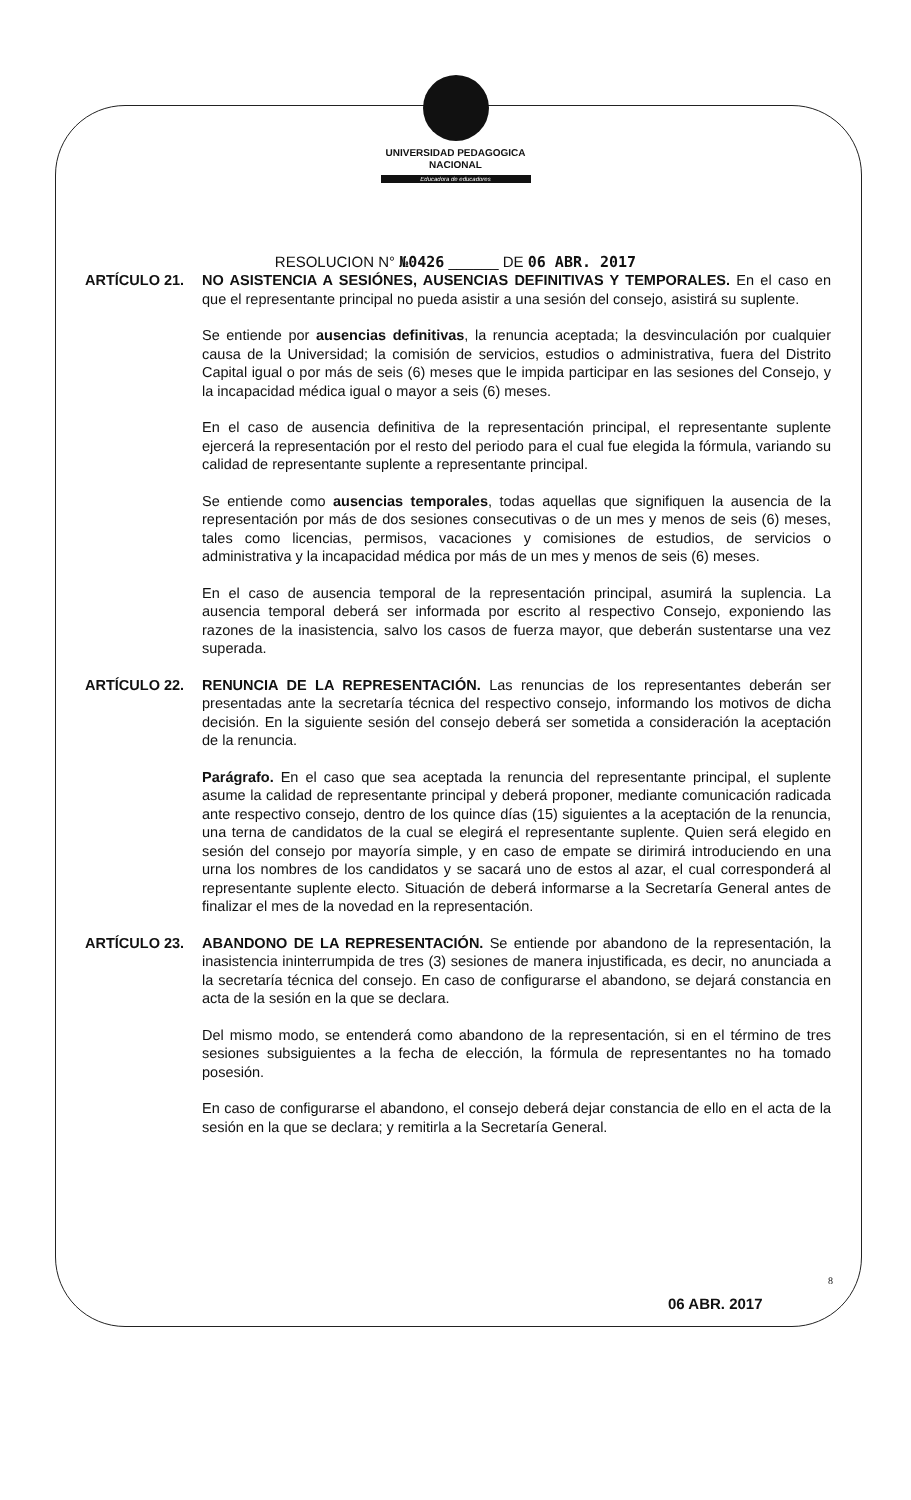UNIVERSIDAD PEDAGOGICA
NACIONAL
Educadora de educadores
RESOLUCION N° №0426 ______ DE 06 ABR. 2017
ARTÍCULO 21. NO ASISTENCIA A SESIÓNES, AUSENCIAS DEFINITIVAS Y TEMPORALES. En el caso en que el representante principal no pueda asistir a una sesión del consejo, asistirá su suplente.
Se entiende por ausencias definitivas, la renuncia aceptada; la desvinculación por cualquier causa de la Universidad; la comisión de servicios, estudios o administrativa, fuera del Distrito Capital igual o por más de seis (6) meses que le impida participar en las sesiones del Consejo, y la incapacidad médica igual o mayor a seis (6) meses.
En el caso de ausencia definitiva de la representación principal, el representante suplente ejercerá la representación por el resto del periodo para el cual fue elegida la fórmula, variando su calidad de representante suplente a representante principal.
Se entiende como ausencias temporales, todas aquellas que signifiquen la ausencia de la representación por más de dos sesiones consecutivas o de un mes y menos de seis (6) meses, tales como licencias, permisos, vacaciones y comisiones de estudios, de servicios o administrativa y la incapacidad médica por más de un mes y menos de seis (6) meses.
En el caso de ausencia temporal de la representación principal, asumirá la suplencia. La ausencia temporal deberá ser informada por escrito al respectivo Consejo, exponiendo las razones de la inasistencia, salvo los casos de fuerza mayor, que deberán sustentarse una vez superada.
ARTÍCULO 22. RENUNCIA DE LA REPRESENTACIÓN. Las renuncias de los representantes deberán ser presentadas ante la secretaría técnica del respectivo consejo, informando los motivos de dicha decisión. En la siguiente sesión del consejo deberá ser sometida a consideración la aceptación de la renuncia.
Parágrafo. En el caso que sea aceptada la renuncia del representante principal, el suplente asume la calidad de representante principal y deberá proponer, mediante comunicación radicada ante respectivo consejo, dentro de los quince días (15) siguientes a la aceptación de la renuncia, una terna de candidatos de la cual se elegirá el representante suplente. Quien será elegido en sesión del consejo por mayoría simple, y en caso de empate se dirimirá introduciendo en una urna los nombres de los candidatos y se sacará uno de estos al azar, el cual corresponderá al representante suplente electo. Situación de deberá informarse a la Secretaría General antes de finalizar el mes de la novedad en la representación.
ARTÍCULO 23. ABANDONO DE LA REPRESENTACIÓN. Se entiende por abandono de la representación, la inasistencia ininterrumpida de tres (3) sesiones de manera injustificada, es decir, no anunciada a la secretaría técnica del consejo. En caso de configurarse el abandono, se dejará constancia en acta de la sesión en la que se declara.
Del mismo modo, se entenderá como abandono de la representación, si en el término de tres sesiones subsiguientes a la fecha de elección, la fórmula de representantes no ha tomado posesión.
En caso de configurarse el abandono, el consejo deberá dejar constancia de ello en el acta de la sesión en la que se declara; y remitirla a la Secretaría General.
8
06 ABR. 2017